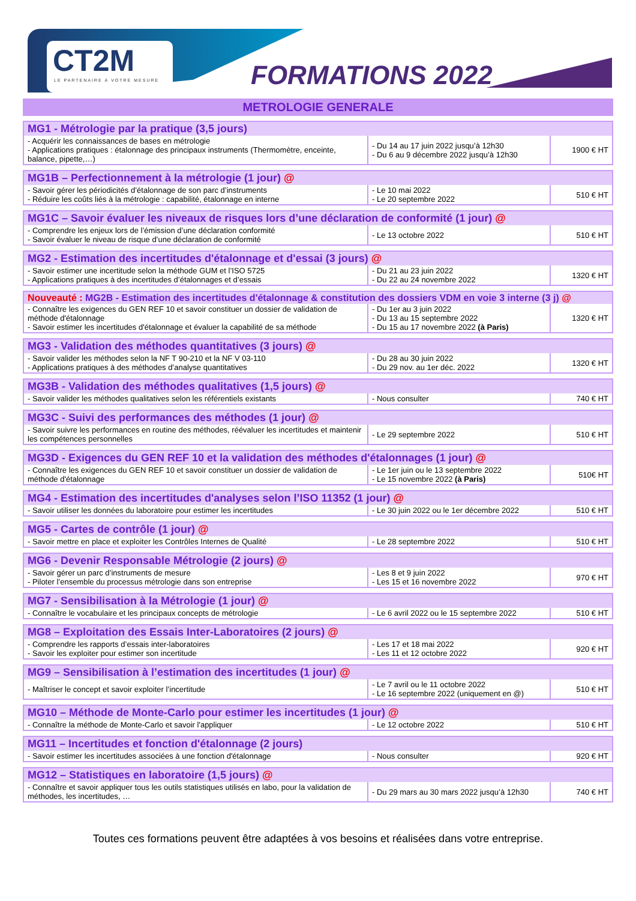CT2M
LE PARTENAIRE À VOTRE MESURE
FORMATIONS 2022
METROLOGIE GENERALE
| MG1 - Métrologie par la pratique (3,5 jours) | | |
| - Acquérir les connaissances de bases en métrologie - Applications pratiques : étalonnage des principaux instruments (Thermomètre, enceinte, balance, pipette,…) | - Du 14 au 17 juin 2022 jusqu’à 12h30 - Du 6 au 9 décembre 2022 jusqu’à 12h30 | 1900 € HT |
| MG1B – Perfectionnement à la métrologie (1 jour) @ | | |
| - Savoir gérer les périodicités d’étalonnage de son parc d’instruments - Réduire les coûts liés à la métrologie : capabilité, étalonnage en interne | - Le 10 mai 2022 - Le 20 septembre 2022 | 510 € HT |
| MG1C – Savoir évaluer les niveaux de risques lors d’une déclaration de conformité (1 jour) @ | | |
| - Comprendre les enjeux lors de l’émission d’une déclaration conformité - Savoir évaluer le niveau de risque d’une déclaration de conformité | - Le 13 octobre 2022 | 510 € HT |
| MG2 - Estimation des incertitudes d'étalonnage et d'essai (3 jours) @ | | |
| - Savoir estimer une incertitude selon la méthode GUM et l’ISO 5725 - Applications pratiques à des incertitudes d’étalonnages et d’essais | - Du 21 au 23 juin 2022 - Du 22 au 24 novembre 2022 | 1320 € HT |
| Nouveauté : MG2B - Estimation des incertitudes d'étalonnage & constitution des dossiers VDM en voie 3 interne (3 j) @ | | |
| - Connaître les exigences du GEN REF 10 et savoir constituer un dossier de validation de méthode d'étalonnage - Savoir estimer les incertitudes d'étalonnage et évaluer la capabilité de sa méthode | - Du 1er au 3 juin 2022 - Du 13 au 15 septembre 2022 - Du 15 au 17 novembre 2022 (à Paris) | 1320 € HT |
| MG3 - Validation des méthodes quantitatives (3 jours) @ | | |
| - Savoir valider les méthodes selon la NF T 90-210 et la NF V 03-110 - Applications pratiques à des méthodes d’analyse quantitatives | - Du 28 au 30 juin 2022 - Du 29 nov. au 1er déc. 2022 | 1320 € HT |
| MG3B - Validation des méthodes qualitatives (1,5 jours) @ | | |
| - Savoir valider les méthodes qualitatives selon les référentiels existants | - Nous consulter | 740 € HT |
| MG3C - Suivi des performances des méthodes (1 jour) @ | | |
| - Savoir suivre les performances en routine des méthodes, réévaluer les incertitudes et maintenir les compétences personnelles | - Le 29 septembre 2022 | 510 € HT |
| MG3D - Exigences du GEN REF 10 et la validation des méthodes d'étalonnages (1 jour) @ | | |
| - Connaître les exigences du GEN REF 10 et savoir constituer un dossier de validation de méthode d'étalonnage | - Le 1er juin ou le 13 septembre 2022 - Le 15 novembre 2022 (à Paris) | 510€ HT |
| MG4 - Estimation des incertitudes d'analyses selon l’ISO 11352 (1 jour) @ | | |
| - Savoir utiliser les données du laboratoire pour estimer les incertitudes | - Le 30 juin 2022 ou le 1er décembre 2022 | 510 € HT |
| MG5 - Cartes de contrôle (1 jour) @ | | |
| - Savoir mettre en place et exploiter les Contrôles Internes de Qualité | - Le 28 septembre 2022 | 510 € HT |
| MG6 - Devenir Responsable Métrologie (2 jours) @ | | |
| - Savoir gérer un parc d’instruments de mesure - Piloter l’ensemble du processus métrologie dans son entreprise | - Les 8 et 9 juin 2022 - Les 15 et 16 novembre 2022 | 970 € HT |
| MG7 - Sensibilisation à la Métrologie (1 jour) @ | | |
| - Connaître le vocabulaire et les principaux concepts de métrologie | - Le 6 avril 2022 ou le 15 septembre 2022 | 510 € HT |
| MG8 – Exploitation des Essais Inter-Laboratoires (2 jours) @ | | |
| - Comprendre les rapports d’essais inter-laboratoires - Savoir les exploiter pour estimer son incertitude | - Les 17 et 18 mai 2022 - Les 11 et 12 octobre 2022 | 920 € HT |
| MG9 – Sensibilisation à l’estimation des incertitudes (1 jour) @ | | |
| - Maîtriser le concept et savoir exploiter l’incertitude | - Le 7 avril ou le 11 octobre 2022 - Le 16 septembre 2022 (uniquement en @) | 510 € HT |
| MG10 – Méthode de Monte-Carlo pour estimer les incertitudes (1 jour) @ | | |
| - Connaître la méthode de Monte-Carlo et savoir l'appliquer | - Le 12 octobre 2022 | 510 € HT |
| MG11 – Incertitudes et fonction d'étalonnage (2 jours) | | |
| - Savoir estimer les incertitudes associées à une fonction d'étalonnage | - Nous consulter | 920 € HT |
| MG12 – Statistiques en laboratoire (1,5 jours) @ | | |
| - Connaître et savoir appliquer tous les outils statistiques utilisés en labo, pour la validation de méthodes, les incertitudes, … | - Du 29 mars au 30 mars 2022 jusqu’à 12h30 | 740 € HT |
Toutes ces formations peuvent être adaptées à vos besoins et réalisées dans votre entreprise.